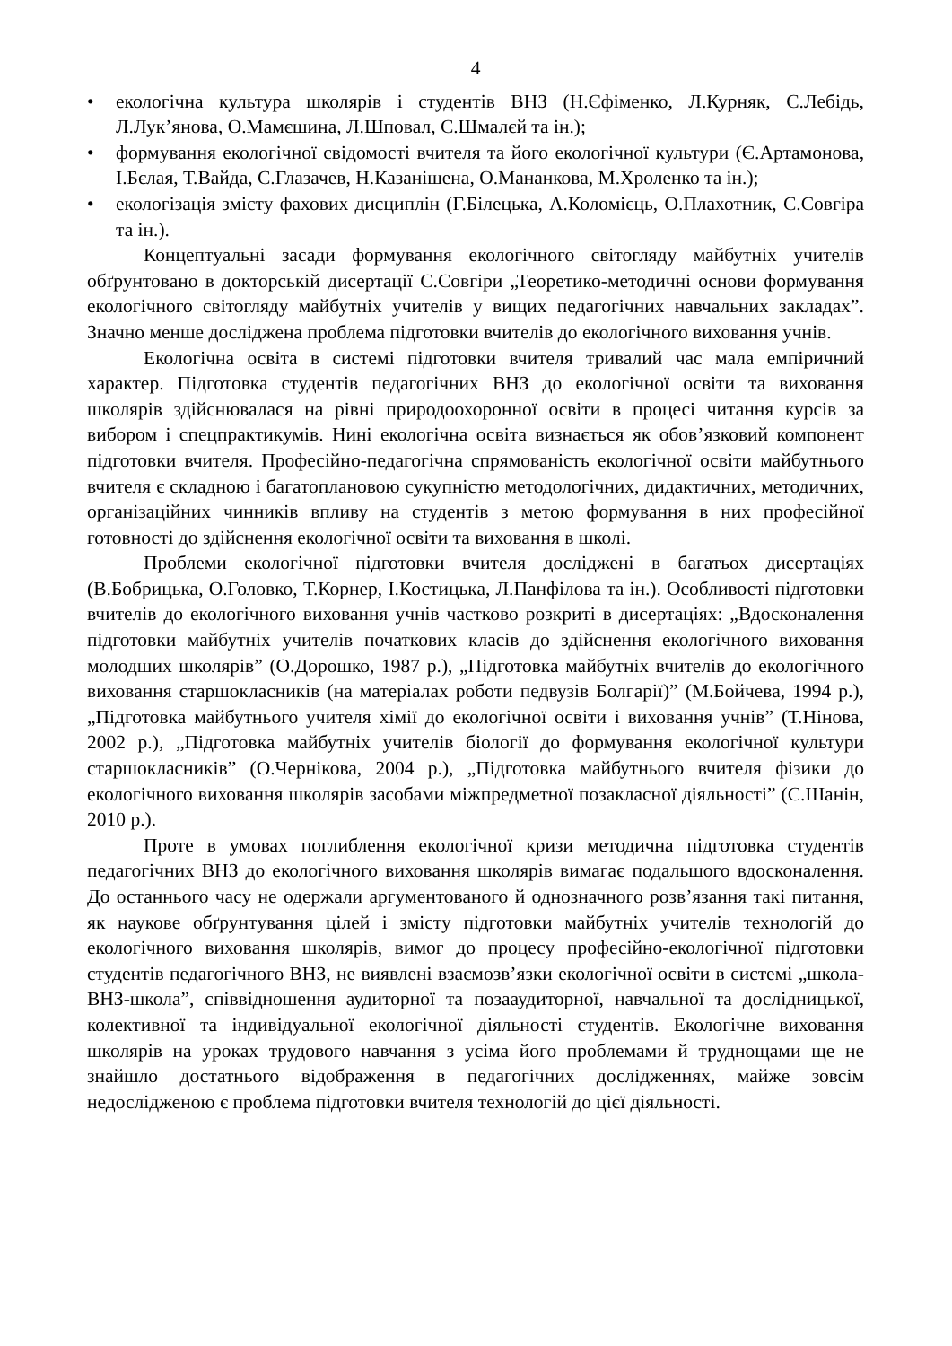4
• екологічна культура школярів і студентів ВНЗ (Н.Єфіменко, Л.Курняк, С.Лебідь, Л.Лук’янова, О.Мамєшина, Л.Шповал, С.Шмалєй та ін.);
• формування екологічної свідомості вчителя та його екологічної культури (Є.Артамонова, І.Бєлая, Т.Вайда, С.Глазачев, Н.Казанішена, О.Мананкова, М.Хроленко та ін.);
• екологізація змісту фахових дисциплін (Г.Білецька, А.Коломієць, О.Плахотник, С.Совгіра та ін.).
Концептуальні засади формування екологічного світогляду майбутніх учителів обґрунтовано в докторській дисертації С.Совгіри „Теоретико-методичні основи формування екологічного світогляду майбутніх учителів у вищих педагогічних навчальних закладах”. Значно менше досліджена проблема підготовки вчителів до екологічного виховання учнів.
Екологічна освіта в системі підготовки вчителя тривалий час мала емпіричний характер. Підготовка студентів педагогічних ВНЗ до екологічної освіти та виховання школярів здійснювалася на рівні природоохоронної освіти в процесі читання курсів за вибором і спецпрактикумів. Нині екологічна освіта визнається як обов’язковий компонент підготовки вчителя. Професійно-педагогічна спрямованість екологічної освіти майбутнього вчителя є складною і багатоплановою сукупністю методологічних, дидактичних, методичних, організаційних чинників впливу на студентів з метою формування в них професійної готовності до здійснення екологічної освіти та виховання в школі.
Проблеми екологічної підготовки вчителя досліджені в багатьох дисертаціях (В.Бобрицька, О.Головко, Т.Корнер, І.Костицька, Л.Панфілова та ін.). Особливості підготовки вчителів до екологічного виховання учнів частково розкриті в дисертаціях: „Вдосконалення підготовки майбутніх учителів початкових класів до здійснення екологічного виховання молодших школярів” (О.Дорошко, 1987 р.), „Підготовка майбутніх вчителів до екологічного виховання старшокласників (на матеріалах роботи педвузів Болгарії)” (М.Бойчева, 1994 р.), „Підготовка майбутнього учителя хімії до екологічної освіти і виховання учнів” (Т.Нінова, 2002 р.), „Підготовка майбутніх учителів біології до формування екологічної культури старшокласників” (О.Чернікова, 2004 р.), „Підготовка майбутнього вчителя фізики до екологічного виховання школярів засобами міжпредметної позакласної діяльності” (С.Шанін, 2010 р.).
Проте в умовах поглиблення екологічної кризи методична підготовка студентів педагогічних ВНЗ до екологічного виховання школярів вимагає подальшого вдосконалення. До останнього часу не одержали аргументованого й однозначного розв’язання такі питання, як наукове обґрунтування цілей і змісту підготовки майбутніх учителів технологій до екологічного виховання школярів, вимог до процесу професійно-екологічної підготовки студентів педагогічного ВНЗ, не виявлені взаємозв’язки екологічної освіти в системі „школа-ВНЗ-школа”, співвідношення аудиторної та позааудиторної, навчальної та дослідницької, колективної та індивідуальної екологічної діяльності студентів. Екологічне виховання школярів на уроках трудового навчання з усіма його проблемами й труднощами ще не знайшло достатнього відображення в педагогічних дослідженнях, майже зовсім недослідженою є проблема підготовки вчителя технологій до цієї діяльності.